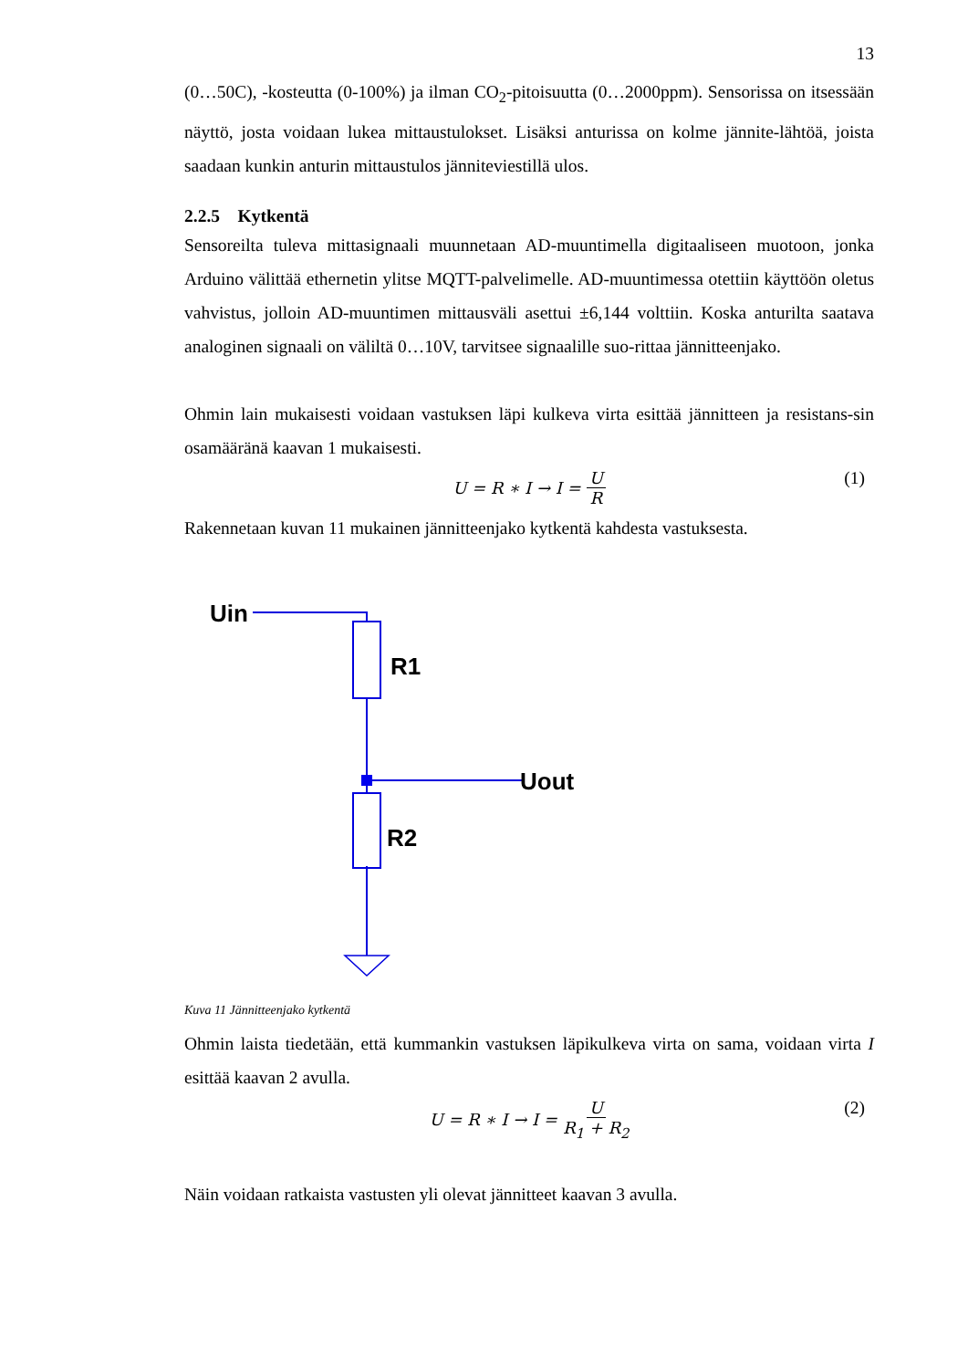13
(0…50C), -kosteutta (0-100%) ja ilman CO<sub>2</sub>-pitoisuutta (0…2000ppm). Sensorissa on itsessään näyttö, josta voidaan lukea mittaustulokset. Lisäksi anturissa on kolme jännite-lähtöä, joista saadaan kunkin anturin mittaustulos jänniteviestillä ulos.
2.2.5 Kytkentä
Sensoreilta tuleva mittasignaali muunnetaan AD-muuntimella digitaaliseen muotoon, jonka Arduino välittää ethernetin ylitse MQTT-palvelimelle. AD-muuntimessa otettiin käyttöön oletus vahvistus, jolloin AD-muuntimen mittausväli asettui ±6,144 volttiin. Koska anturilta saatava analoginen signaali on väliltä 0…10V, tarvitsee signaalille suo-rittaa jännitteenjako.
Ohmin lain mukaisesti voidaan vastuksen läpi kulkeva virta esittää jännitteen ja resistans-sin osamääränä kaavan 1 mukaisesti.
U = R ∗ I → I = U R (1)
Rakennetaan kuvan 11 mukainen jännitteenjako kytkentä kahdesta vastuksesta.
Uin
R1
Uout
R2
Kuva 11 Jännitteenjako kytkentä
Ohmin laista tiedetään, että kummankin vastuksen läpikulkeva virta on sama, voidaan virta I esittää kaavan 2 avulla.
U = R ∗ I → I = U R<sub>1</sub> + R<sub>2</sub> (2)
Näin voidaan ratkaista vastusten yli olevat jännitteet kaavan 3 avulla.